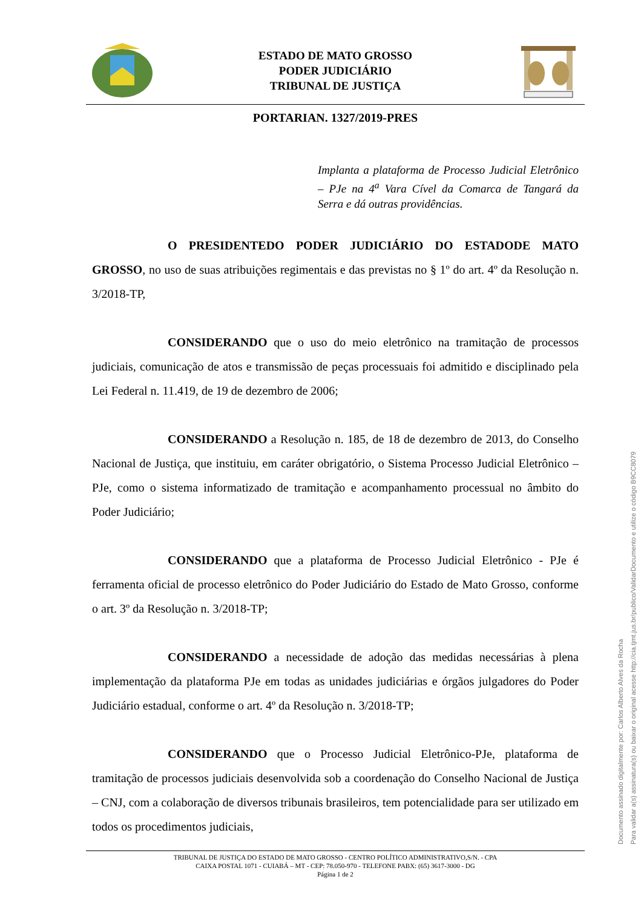ESTADO DE MATO GROSSO
PODER JUDICIÁRIO
TRIBUNAL DE JUSTIÇA
PORTARIAN. 1327/2019-PRES
Implanta a plataforma de Processo Judicial Eletrônico – PJe na 4<sup>a</sup> Vara Cível da Comarca de Tangará da Serra e dá outras providências.
O PRESIDENTEDO PODER JUDICIÁRIO DO ESTADODE MATO GROSSO, no uso de suas atribuições regimentais e das previstas no § 1º do art. 4º da Resolução n. 3/2018-TP,
CONSIDERANDO que o uso do meio eletrônico na tramitação de processos judiciais, comunicação de atos e transmissão de peças processuais foi admitido e disciplinado pela Lei Federal n. 11.419, de 19 de dezembro de 2006;
CONSIDERANDO a Resolução n. 185, de 18 de dezembro de 2013, do Conselho Nacional de Justiça, que instituiu, em caráter obrigatório, o Sistema Processo Judicial Eletrônico – PJe, como o sistema informatizado de tramitação e acompanhamento processual no âmbito do Poder Judiciário;
CONSIDERANDO que a plataforma de Processo Judicial Eletrônico - PJe é ferramenta oficial de processo eletrônico do Poder Judiciário do Estado de Mato Grosso, conforme o art. 3º da Resolução n. 3/2018-TP;
CONSIDERANDO a necessidade de adoção das medidas necessárias à plena implementação da plataforma PJe em todas as unidades judiciárias e órgãos julgadores do Poder Judiciário estadual, conforme o art. 4º da Resolução n. 3/2018-TP;
CONSIDERANDO que o Processo Judicial Eletrônico-PJe, plataforma de tramitação de processos judiciais desenvolvida sob a coordenação do Conselho Nacional de Justiça – CNJ, com a colaboração de diversos tribunais brasileiros, tem potencialidade para ser utilizado em todos os procedimentos judiciais,
TRIBUNAL DE JUSTIÇA DO ESTADO DE MATO GROSSO - CENTRO POLÍTICO ADMINISTRATIVO,S/N. - CPA
CAIXA POSTAL 1071 - CUIABÁ – MT - CEP: 78.050-970 - TELEFONE PABX: (65) 3617-3000 - DG
Página 1 de 2
Documento assinado digitalmente por: Carlos Alberto Alves da Rocha
Para validar a(s) assinatura(s) ou baixar o original acesse http://cia.tjmt.jus.br/publico/ValidarDocumento e utilize o código B9CC8079